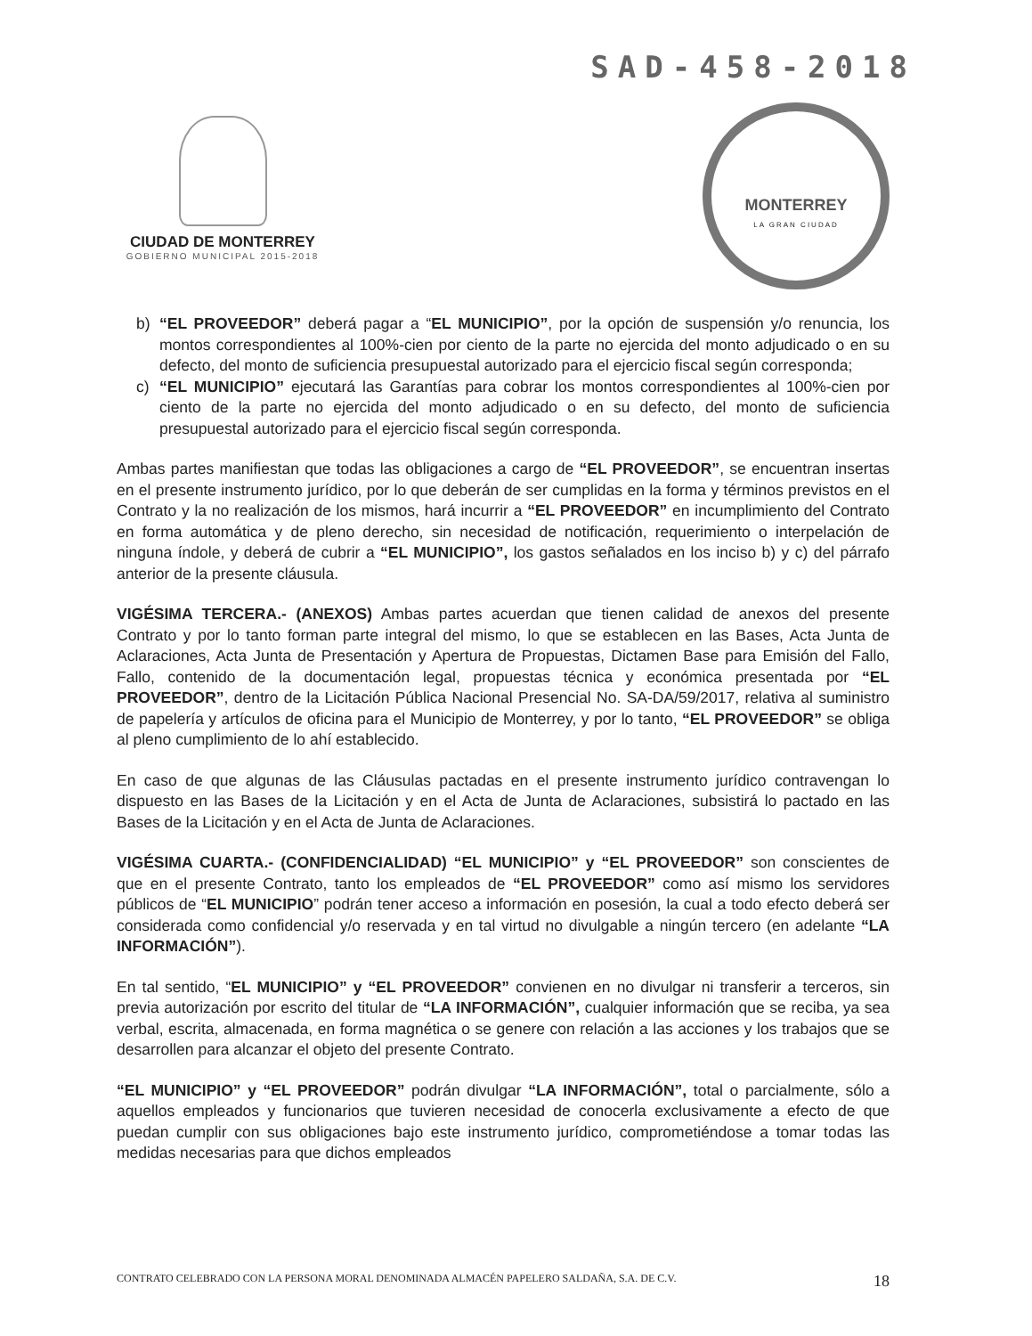SAD-458-2018
CIUDAD DE MONTERREY
GOBIERNO MUNICIPAL 2015-2018
MONTERREY
LA GRAN CIUDAD
b) “EL PROVEEDOR” deberá pagar a “EL MUNICIPIO”, por la opción de suspensión y/o renuncia, los montos correspondientes al 100%-cien por ciento de la parte no ejercida del monto adjudicado o en su defecto, del monto de suficiencia presupuestal autorizado para el ejercicio fiscal según corresponda;
c) “EL MUNICIPIO” ejecutará las Garantías para cobrar los montos correspondientes al 100%-cien por ciento de la parte no ejercida del monto adjudicado o en su defecto, del monto de suficiencia presupuestal autorizado para el ejercicio fiscal según corresponda.
Ambas partes manifiestan que todas las obligaciones a cargo de “EL PROVEEDOR”, se encuentran insertas en el presente instrumento jurídico, por lo que deberán de ser cumplidas en la forma y términos previstos en el Contrato y la no realización de los mismos, hará incurrir a “EL PROVEEDOR” en incumplimiento del Contrato en forma automática y de pleno derecho, sin necesidad de notificación, requerimiento o interpelación de ninguna índole, y deberá de cubrir a “EL MUNICIPIO”, los gastos señalados en los inciso b) y c) del párrafo anterior de la presente cláusula.
VIGÉSIMA TERCERA.- (ANEXOS) Ambas partes acuerdan que tienen calidad de anexos del presente Contrato y por lo tanto forman parte integral del mismo, lo que se establecen en las Bases, Acta Junta de Aclaraciones, Acta Junta de Presentación y Apertura de Propuestas, Dictamen Base para Emisión del Fallo, Fallo, contenido de la documentación legal, propuestas técnica y económica presentada por “EL PROVEEDOR”, dentro de la Licitación Pública Nacional Presencial No. SA-DA/59/2017, relativa al suministro de papelería y artículos de oficina para el Municipio de Monterrey, y por lo tanto, “EL PROVEEDOR” se obliga al pleno cumplimiento de lo ahí establecido.
En caso de que algunas de las Cláusulas pactadas en el presente instrumento jurídico contravengan lo dispuesto en las Bases de la Licitación y en el Acta de Junta de Aclaraciones, subsistirá lo pactado en las Bases de la Licitación y en el Acta de Junta de Aclaraciones.
VIGÉSIMA CUARTA.- (CONFIDENCIALIDAD) “EL MUNICIPIO” y “EL PROVEEDOR” son conscientes de que en el presente Contrato, tanto los empleados de “EL PROVEEDOR” como así mismo los servidores públicos de “EL MUNICIPIO” podrán tener acceso a información en posesión, la cual a todo efecto deberá ser considerada como confidencial y/o reservada y en tal virtud no divulgable a ningún tercero (en adelante “LA INFORMACIÓN”).
En tal sentido, “EL MUNICIPIO” y “EL PROVEEDOR” convienen en no divulgar ni transferir a terceros, sin previa autorización por escrito del titular de “LA INFORMACIÓN”, cualquier información que se reciba, ya sea verbal, escrita, almacenada, en forma magnética o se genere con relación a las acciones y los trabajos que se desarrollen para alcanzar el objeto del presente Contrato.
“EL MUNICIPIO” y “EL PROVEEDOR” podrán divulgar “LA INFORMACIÓN”, total o parcialmente, sólo a aquellos empleados y funcionarios que tuvieren necesidad de conocerla exclusivamente a efecto de que puedan cumplir con sus obligaciones bajo este instrumento jurídico, comprometiéndose a tomar todas las medidas necesarias para que dichos empleados
CONTRATO CELEBRADO CON LA PERSONA MORAL DENOMINADA ALMACÉN PAPELERO SALDAÑA, S.A. DE C.V. 18